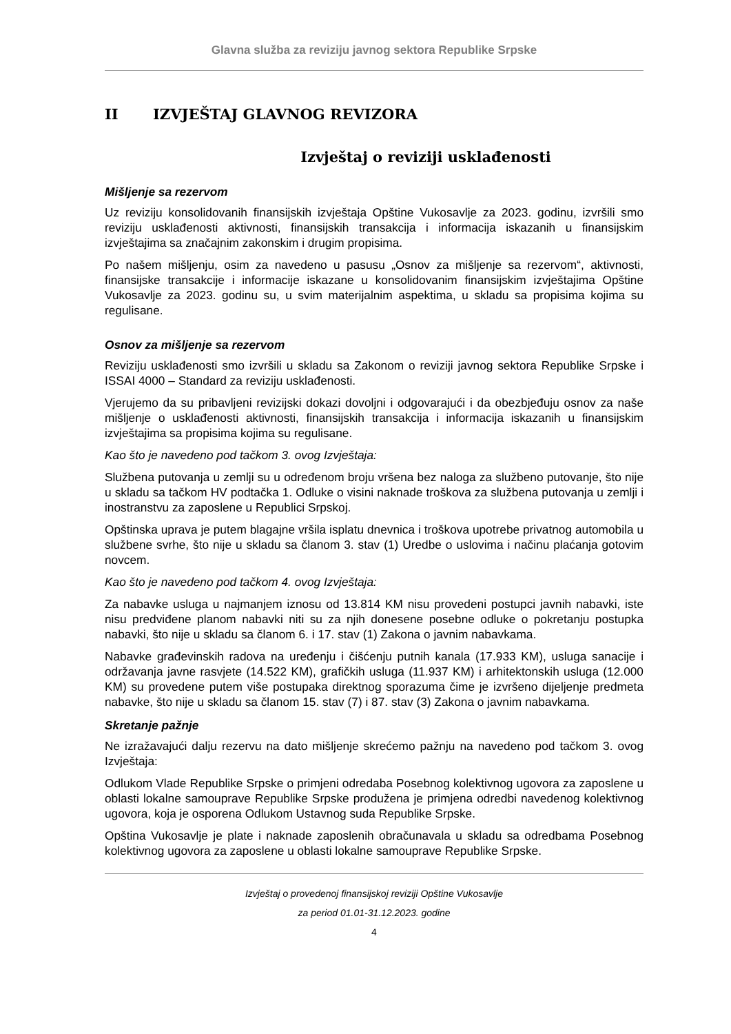Glavna služba za reviziju javnog sektora Republike Srpske
II IZVJEŠTAJ GLAVNOG REVIZORA
Izvještaj o reviziji usklađenosti
Mišljenje sa rezervom
Uz reviziju konsolidovanih finansijskih izvještaja Opštine Vukosavlje za 2023. godinu, izvršili smo reviziju usklađenosti aktivnosti, finansijskih transakcija i informacija iskazanih u finansijskim izvještajima sa značajnim zakonskim i drugim propisima.
Po našem mišljenju, osim za navedeno u pasusu „Osnov za mišljenje sa rezervom“, aktivnosti, finansijske transakcije i informacije iskazane u konsolidovanim finansijskim izvještajima Opštine Vukosavlje za 2023. godinu su, u svim materijalnim aspektima, u skladu sa propisima kojima su regulisane.
Osnov za mišljenje sa rezervom
Reviziju usklađenosti smo izvršili u skladu sa Zakonom o reviziji javnog sektora Republike Srpske i ISSAI 4000 – Standard za reviziju usklađenosti.
Vjerujemo da su pribavljeni revizijski dokazi dovoljni i odgovarajući i da obezbjeđuju osnov za naše mišljenje o usklađenosti aktivnosti, finansijskih transakcija i informacija iskazanih u finansijskim izvještajima sa propisima kojima su regulisane.
Kao što je navedeno pod tačkom 3. ovog Izvještaja:
Službena putovanja u zemlji su u određenom broju vršena bez naloga za službeno putovanje, što nije u skladu sa tačkom HV podtačka 1. Odluke o visini naknade troškova za službena putovanja u zemlji i inostranstvu za zaposlene u Republici Srpskoj.
Opštinska uprava je putem blagajne vršila isplatu dnevnica i troškova upotrebe privatnog automobila u službene svrhe, što nije u skladu sa članom 3. stav (1) Uredbe o uslovima i načinu plaćanja gotovim novcem.
Kao što je navedeno pod tačkom 4. ovog Izvještaja:
Za nabavke usluga u najmanjem iznosu od 13.814 KM nisu provedeni postupci javnih nabavki, iste nisu predviđene planom nabavki niti su za njih donesene posebne odluke o pokretanju postupka nabavki, što nije u skladu sa članom 6. i 17. stav (1) Zakona o javnim nabavkama.
Nabavke građevinskih radova na uređenju i čišćenju putnih kanala (17.933 KM), usluga sanacije i održavanja javne rasvjete (14.522 KM), grafičkih usluga (11.937 KM) i arhitektonskih usluga (12.000 KM) su provedene putem više postupaka direktnog sporazuma čime je izvršeno dijeljenje predmeta nabavke, što nije u skladu sa članom 15. stav (7) i 87. stav (3) Zakona o javnim nabavkama.
Skretanje pažnje
Ne izražavajući dalju rezervu na dato mišljenje skrećemo pažnju na navedeno pod tačkom 3. ovog Izvještaja:
Odlukom Vlade Republike Srpske o primjeni odredaba Posebnog kolektivnog ugovora za zaposlene u oblasti lokalne samouprave Republike Srpske produžena je primjena odredbi navedenog kolektivnog ugovora, koja je osporena Odlukom Ustavnog suda Republike Srpske.
Opština Vukosavlje je plate i naknade zaposlenih obračunavala u skladu sa odredbama Posebnog kolektivnog ugovora za zaposlene u oblasti lokalne samouprave Republike Srpske.
Izvještaj o provedenoj finansijskoj reviziji Opštine Vukosavlje
za period 01.01-31.12.2023. godine
4